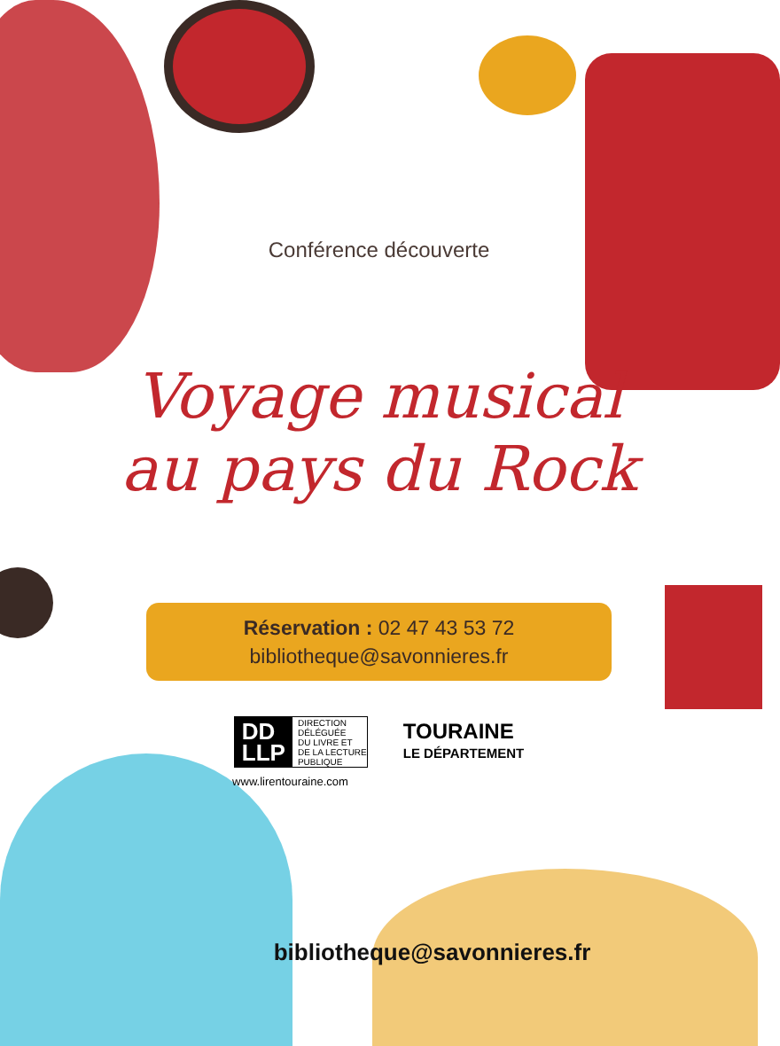Conférence découverte
Voyage musical
au pays du Rock
Réservation : 02 47 43 53 72
bibliotheque@savonnieres.fr
DD
LLP DIRECTION
DÉLÉGUÉE
DU LIVRE ET
DE LA LECTURE
PUBLIQUE
TOURAINE
LE DÉPARTEMENT
www.lirentouraine.com
bibliotheque@savonnieres.fr